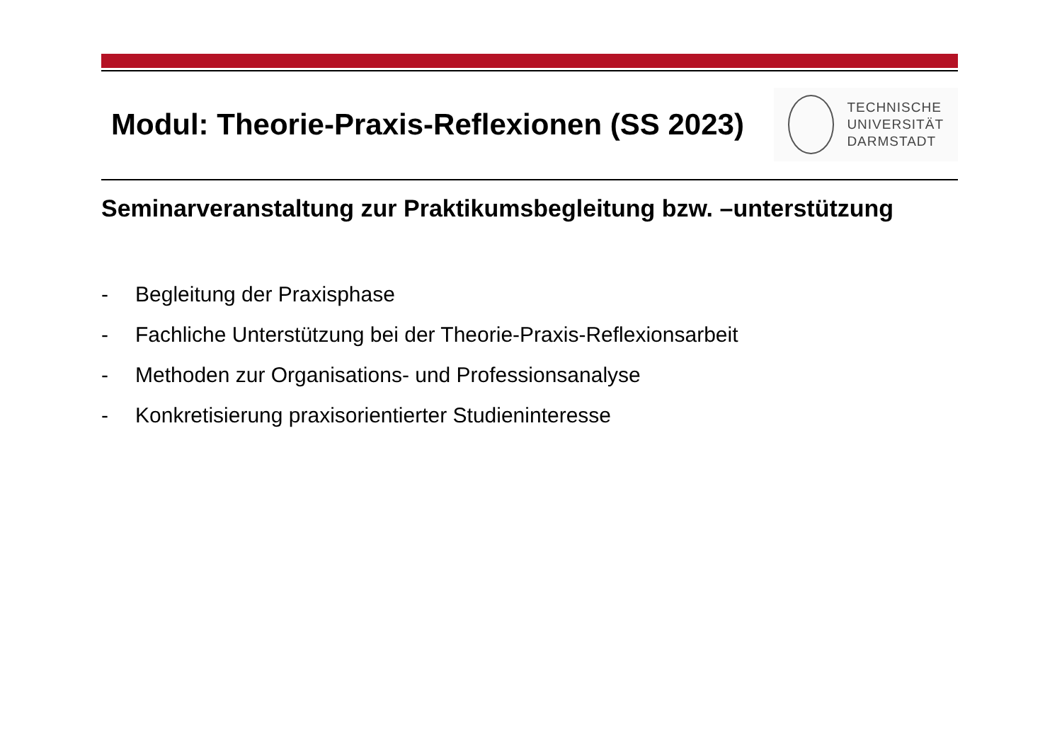Modul: Theorie-Praxis-Reflexionen (SS 2023)
TECHNISCHE
UNIVERSITÄT
DARMSTADT
Seminarveranstaltung zur Praktikumsbegleitung bzw. –unterstützung
- Begleitung der Praxisphase
- Fachliche Unterstützung bei der Theorie-Praxis-Reflexionsarbeit
- Methoden zur Organisations- und Professionsanalyse
- Konkretisierung praxisorientierter Studieninteresse